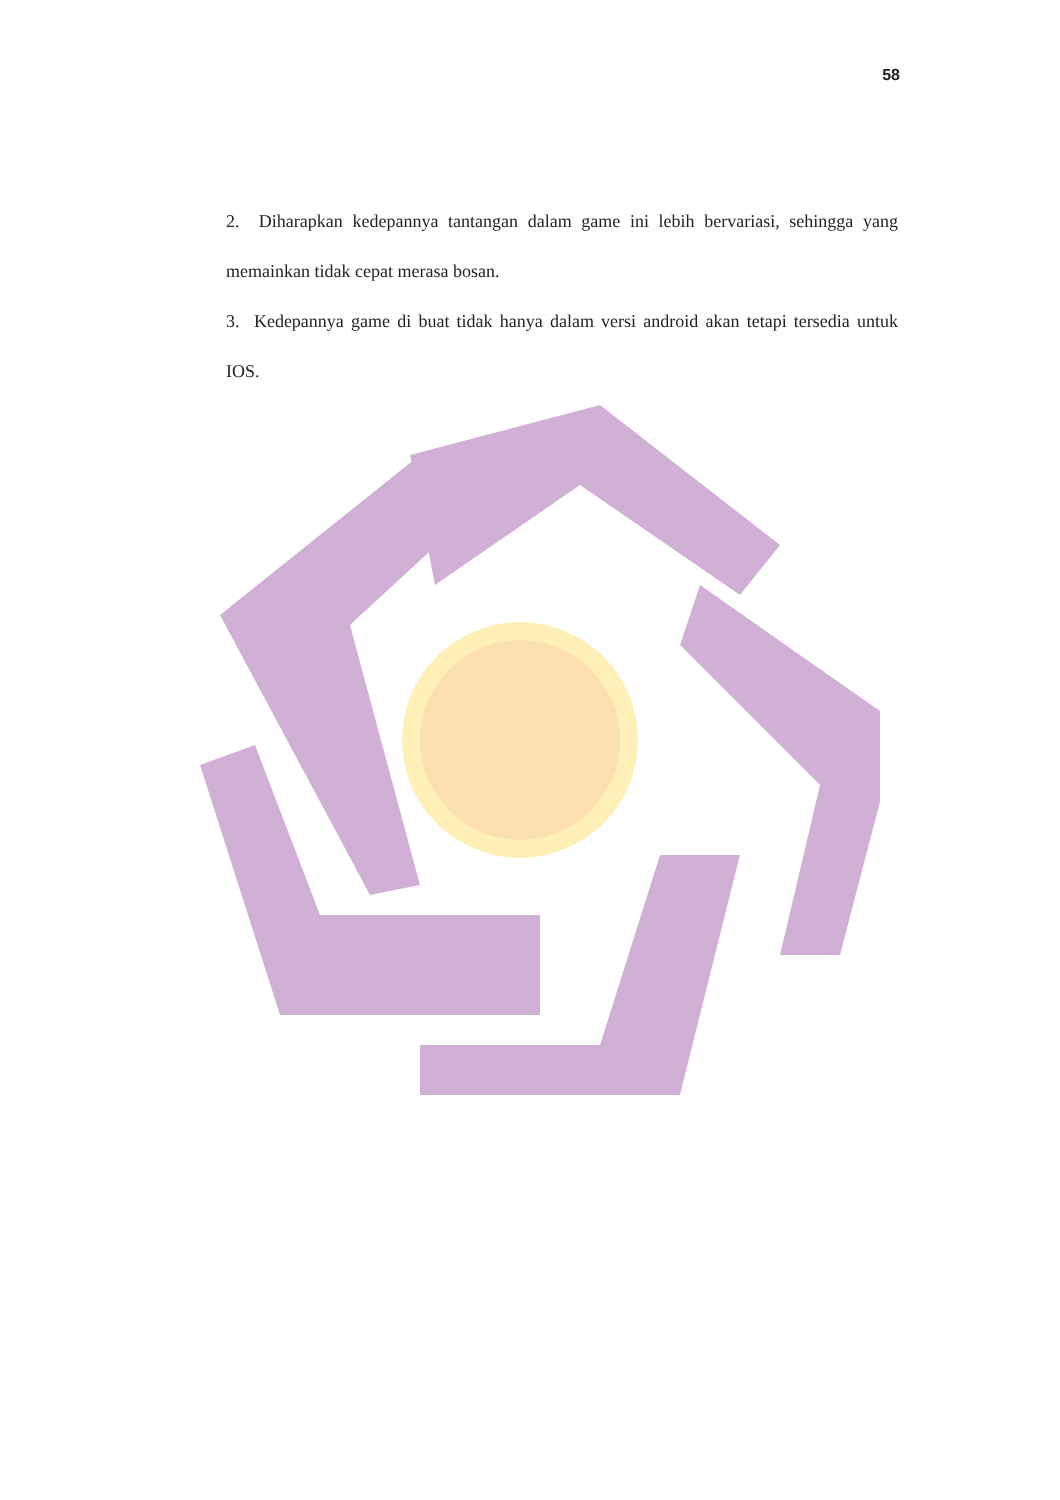58
2. Diharapkan kedepannya tantangan dalam game ini lebih bervariasi, sehingga yang memainkan tidak cepat merasa bosan.
3. Kedepannya game di buat tidak hanya dalam versi android akan tetapi tersedia untuk IOS.